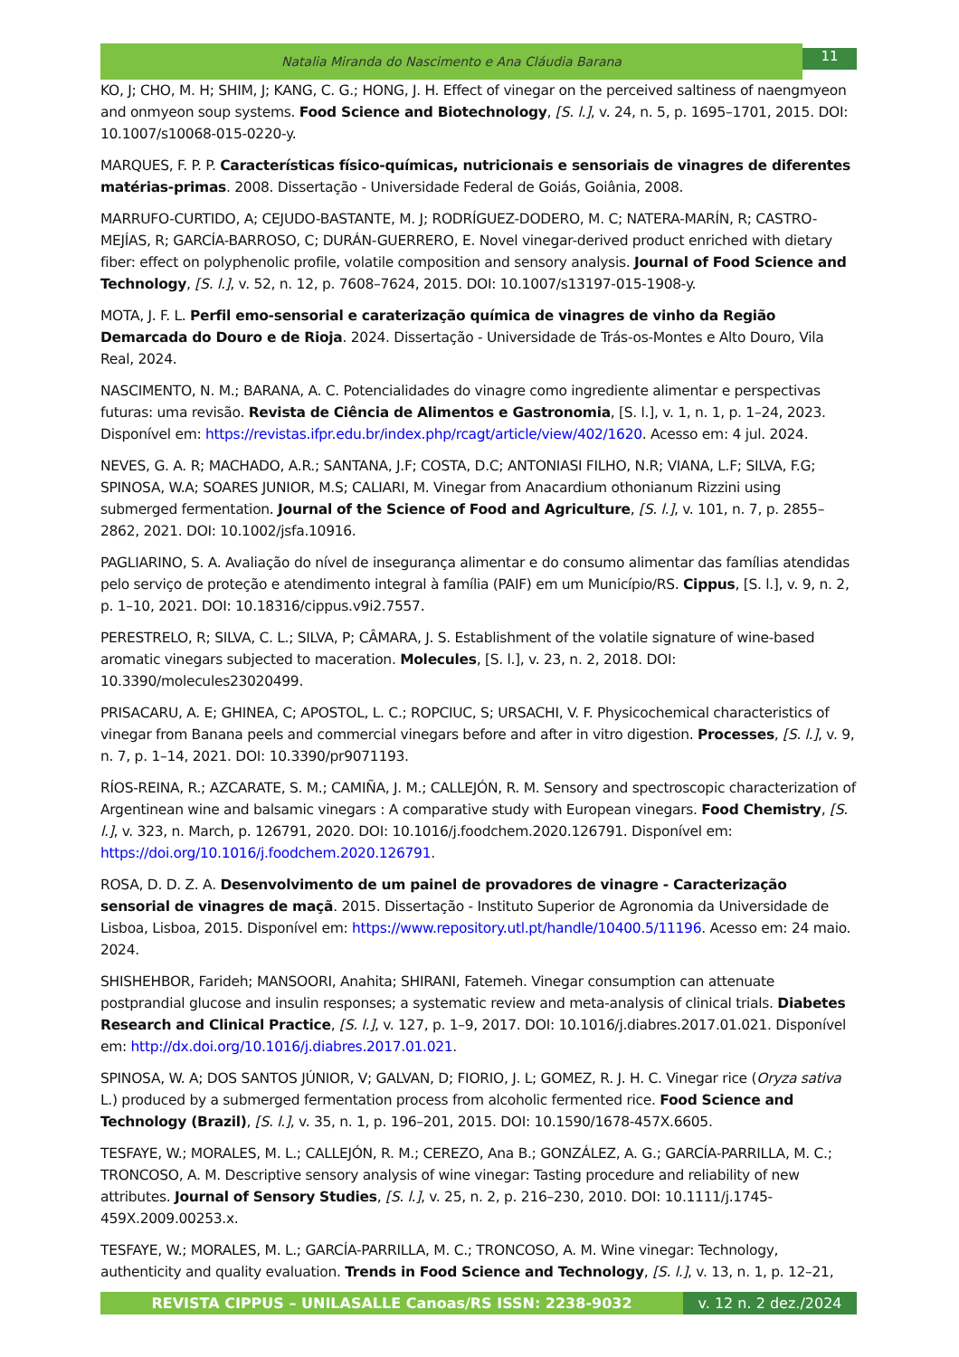Natalia Miranda do Nascimento e Ana Cláudia Barana
11
KO, J; CHO, M. H; SHIM, J; KANG, C. G.; HONG, J. H. Effect of vinegar on the perceived saltiness of naengmyeon and onmyeon soup systems. Food Science and Biotechnology, [S. l.], v. 24, n. 5, p. 1695–1701, 2015. DOI: 10.1007/s10068-015-0220-y.
MARQUES, F. P. P. Características físico-químicas, nutricionais e sensoriais de vinagres de diferentes matérias-primas. 2008. Dissertação - Universidade Federal de Goiás, Goiânia, 2008.
MARRUFO-CURTIDO, A; CEJUDO-BASTANTE, M. J; RODRÍGUEZ-DODERO, M. C; NATERA-MARÍN, R; CASTRO-MEJÍAS, R; GARCÍA-BARROSO, C; DURÁN-GUERRERO, E. Novel vinegar-derived product enriched with dietary fiber: effect on polyphenolic profile, volatile composition and sensory analysis. Journal of Food Science and Technology, [S. l.], v. 52, n. 12, p. 7608–7624, 2015. DOI: 10.1007/s13197-015-1908-y.
MOTA, J. F. L. Perfil emo-sensorial e caraterização química de vinagres de vinho da Região Demarcada do Douro e de Rioja. 2024. Dissertação - Universidade de Trás-os-Montes e Alto Douro, Vila Real, 2024.
NASCIMENTO, N. M.; BARANA, A. C. Potencialidades do vinagre como ingrediente alimentar e perspectivas futuras: uma revisão. Revista de Ciência de Alimentos e Gastronomia, [S. l.], v. 1, n. 1, p. 1–24, 2023. Disponível em: https://revistas.ifpr.edu.br/index.php/rcagt/article/view/402/1620. Acesso em: 4 jul. 2024.
NEVES, G. A. R; MACHADO, A.R.; SANTANA, J.F; COSTA, D.C; ANTONIASI FILHO, N.R; VIANA, L.F; SILVA, F.G; SPINOSA, W.A; SOARES JUNIOR, M.S; CALIARI, M. Vinegar from Anacardium othonianum Rizzini using submerged fermentation. Journal of the Science of Food and Agriculture, [S. l.], v. 101, n. 7, p. 2855–2862, 2021. DOI: 10.1002/jsfa.10916.
PAGLIARINO, S. A. Avaliação do nível de insegurança alimentar e do consumo alimentar das famílias atendidas pelo serviço de proteção e atendimento integral à família (PAIF) em um Município/RS. Cippus, [S. l.], v. 9, n. 2, p. 1–10, 2021. DOI: 10.18316/cippus.v9i2.7557.
PERESTRELO, R; SILVA, C. L.; SILVA, P; CÂMARA, J. S. Establishment of the volatile signature of wine-based aromatic vinegars subjected to maceration. Molecules, [S. l.], v. 23, n. 2, 2018. DOI: 10.3390/molecules23020499.
PRISACARU, A. E; GHINEA, C; APOSTOL, L. C.; ROPCIUC, S; URSACHI, V. F. Physicochemical characteristics of vinegar from Banana peels and commercial vinegars before and after in vitro digestion. Processes, [S. l.], v. 9, n. 7, p. 1–14, 2021. DOI: 10.3390/pr9071193.
RÍOS-REINA, R.; AZCARATE, S. M.; CAMIÑA, J. M.; CALLEJÓN, R. M. Sensory and spectroscopic characterization of Argentinean wine and balsamic vinegars : A comparative study with European vinegars. Food Chemistry, [S. l.], v. 323, n. March, p. 126791, 2020. DOI: 10.1016/j.foodchem.2020.126791. Disponível em: https://doi.org/10.1016/j.foodchem.2020.126791.
ROSA, D. D. Z. A. Desenvolvimento de um painel de provadores de vinagre - Caracterização sensorial de vinagres de maçã. 2015. Dissertação - Instituto Superior de Agronomia da Universidade de Lisboa, Lisboa, 2015. Disponível em: https://www.repository.utl.pt/handle/10400.5/11196. Acesso em: 24 maio. 2024.
SHISHEHBOR, Farideh; MANSOORI, Anahita; SHIRANI, Fatemeh. Vinegar consumption can attenuate postprandial glucose and insulin responses; a systematic review and meta-analysis of clinical trials. Diabetes Research and Clinical Practice, [S. l.], v. 127, p. 1–9, 2017. DOI: 10.1016/j.diabres.2017.01.021. Disponível em: http://dx.doi.org/10.1016/j.diabres.2017.01.021.
SPINOSA, W. A; DOS SANTOS JÚNIOR, V; GALVAN, D; FIORIO, J. L; GOMEZ, R. J. H. C. Vinegar rice (Oryza sativa L.) produced by a submerged fermentation process from alcoholic fermented rice. Food Science and Technology (Brazil), [S. l.], v. 35, n. 1, p. 196–201, 2015. DOI: 10.1590/1678-457X.6605.
TESFAYE, W.; MORALES, M. L.; CALLEJÓN, R. M.; CEREZO, Ana B.; GONZÁLEZ, A. G.; GARCÍA-PARRILLA, M. C.; TRONCOSO, A. M. Descriptive sensory analysis of wine vinegar: Tasting procedure and reliability of new attributes. Journal of Sensory Studies, [S. l.], v. 25, n. 2, p. 216–230, 2010. DOI: 10.1111/j.1745-459X.2009.00253.x.
TESFAYE, W.; MORALES, M. L.; GARCÍA-PARRILLA, M. C.; TRONCOSO, A. M. Wine vinegar: Technology, authenticity and quality evaluation. Trends in Food Science and Technology, [S. l.], v. 13, n. 1, p. 12–21,
REVISTA CIPPUS – UNILASALLE Canoas/RS ISSN: 2238-9032 v. 12 n. 2 dez./2024